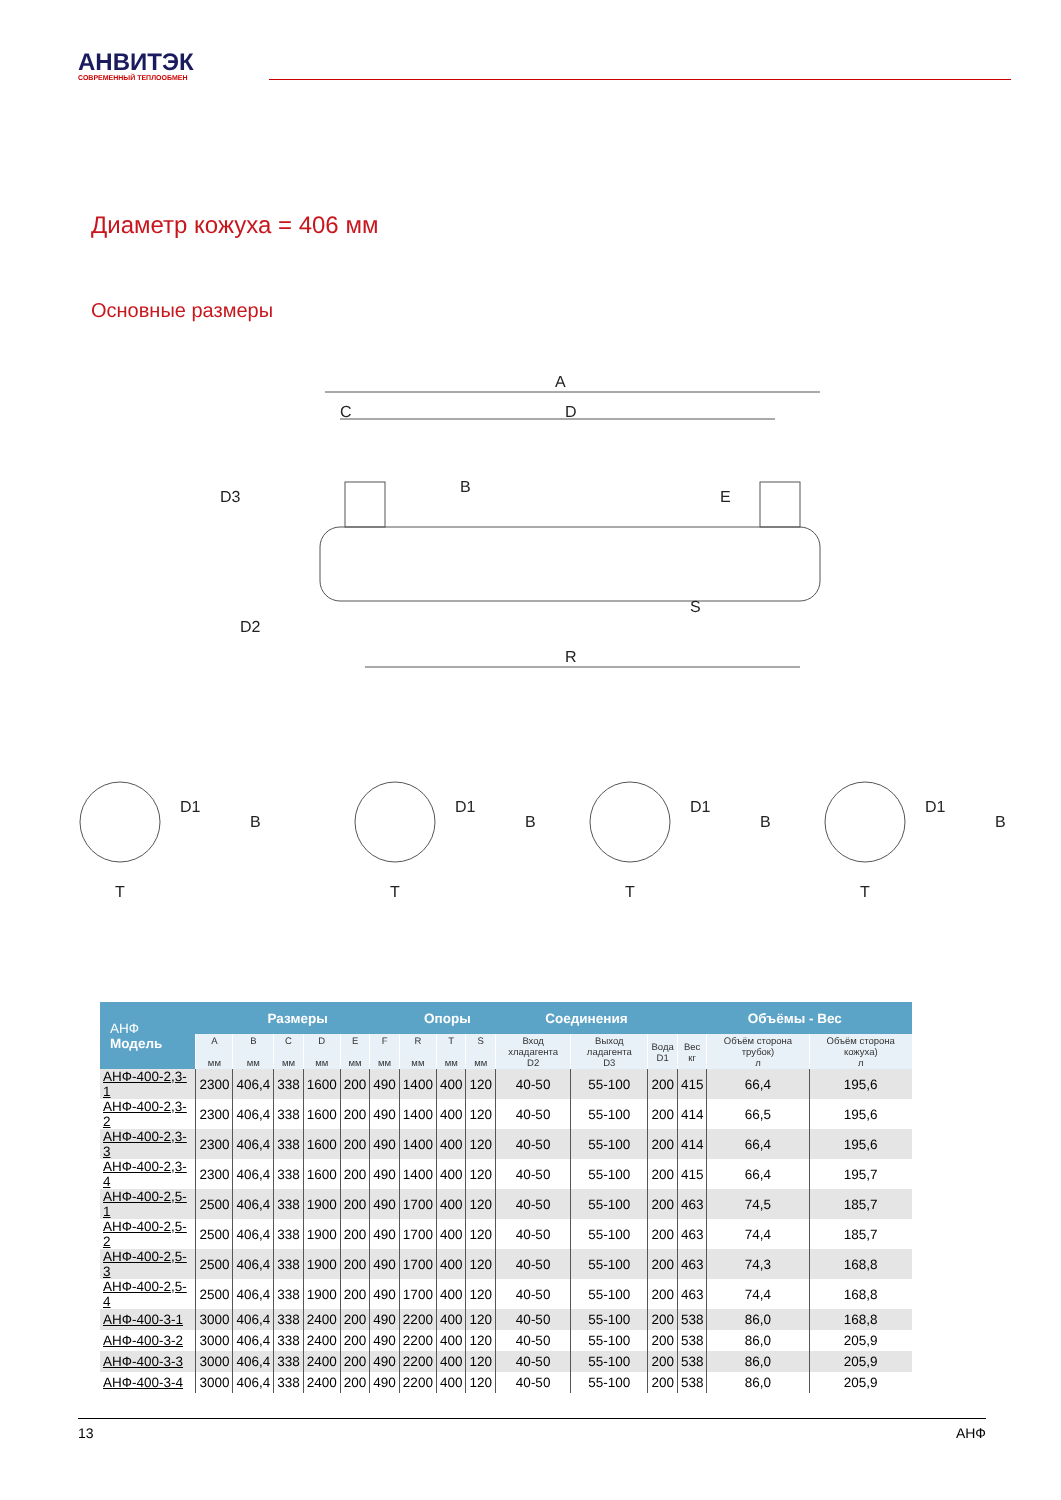АНВИТЭК
СОВРЕМЕННЫЙ ТЕПЛООБМЕН
Диаметр кожуха = 406 мм
Основные размеры
A
C
D
R
D3
D2
B
E
S
D1
T
B
D1
T
B
D1
T
B
D1
T
B
| АНФ Модель | Размеры | | | | | | Опоры | | | Соединения | | | Объёмы - Вес | | |
| --- | --- | --- | --- | --- | --- | --- | --- | --- | --- | --- | --- | --- | --- | --- | --- |
| | A мм | B мм | C мм | D мм | E мм | F мм | R мм | T мм | S мм | Вход хладагента D2 | Выход ладагента D3 | Вода D1 | Вес кг | Объём сторона трубок) л | Объём сторона кожуха) л |
| АНФ-400-2,3-1 | 2300 | 406,4 | 338 | 1600 | 200 | 490 | 1400 | 400 | 120 | 40-50 | 55-100 | 200 | 415 | 66,4 | 195,6 |
| АНФ-400-2,3-2 | 2300 | 406,4 | 338 | 1600 | 200 | 490 | 1400 | 400 | 120 | 40-50 | 55-100 | 200 | 414 | 66,5 | 195,6 |
| АНФ-400-2,3-3 | 2300 | 406,4 | 338 | 1600 | 200 | 490 | 1400 | 400 | 120 | 40-50 | 55-100 | 200 | 414 | 66,4 | 195,6 |
| АНФ-400-2,3-4 | 2300 | 406,4 | 338 | 1600 | 200 | 490 | 1400 | 400 | 120 | 40-50 | 55-100 | 200 | 415 | 66,4 | 195,7 |
| АНФ-400-2,5-1 | 2500 | 406,4 | 338 | 1900 | 200 | 490 | 1700 | 400 | 120 | 40-50 | 55-100 | 200 | 463 | 74,5 | 185,7 |
| АНФ-400-2,5-2 | 2500 | 406,4 | 338 | 1900 | 200 | 490 | 1700 | 400 | 120 | 40-50 | 55-100 | 200 | 463 | 74,4 | 185,7 |
| АНФ-400-2,5-3 | 2500 | 406,4 | 338 | 1900 | 200 | 490 | 1700 | 400 | 120 | 40-50 | 55-100 | 200 | 463 | 74,3 | 168,8 |
| АНФ-400-2,5-4 | 2500 | 406,4 | 338 | 1900 | 200 | 490 | 1700 | 400 | 120 | 40-50 | 55-100 | 200 | 463 | 74,4 | 168,8 |
| АНФ-400-3-1 | 3000 | 406,4 | 338 | 2400 | 200 | 490 | 2200 | 400 | 120 | 40-50 | 55-100 | 200 | 538 | 86,0 | 168,8 |
| АНФ-400-3-2 | 3000 | 406,4 | 338 | 2400 | 200 | 490 | 2200 | 400 | 120 | 40-50 | 55-100 | 200 | 538 | 86,0 | 205,9 |
| АНФ-400-3-3 | 3000 | 406,4 | 338 | 2400 | 200 | 490 | 2200 | 400 | 120 | 40-50 | 55-100 | 200 | 538 | 86,0 | 205,9 |
| АНФ-400-3-4 | 3000 | 406,4 | 338 | 2400 | 200 | 490 | 2200 | 400 | 120 | 40-50 | 55-100 | 200 | 538 | 86,0 | 205,9 |
13 АНФ